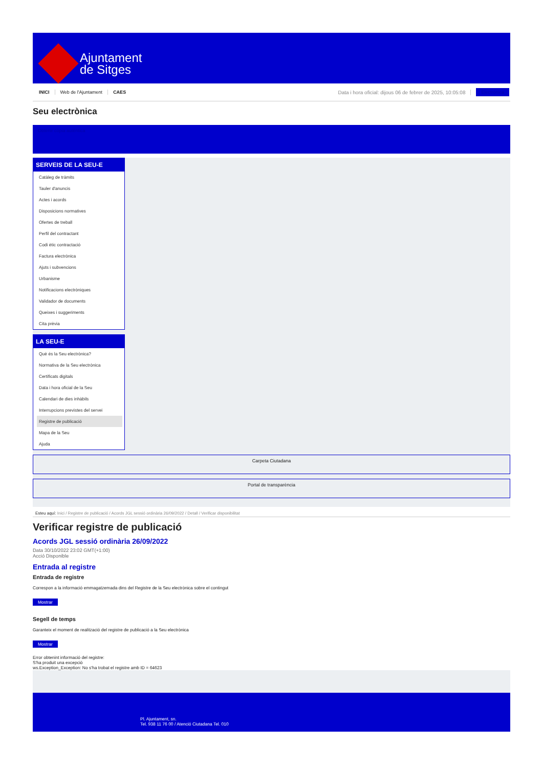Ajuntament
de Sitges
INICI Web de l'Ajuntament CAES Data i hora oficial: dijous 06 de febrer de 2025, 10:05:08 Electrònica
Seu electrònica
Obtenir còpia autèntica
SERVEIS DE LA SEU-E
Catàleg de tràmits
Tauler d'anuncis
Actes i acords
Disposicions normatives
Ofertes de treball
Perfil del contractant
Codi ètic contractació
Factura electrònica
Ajuts i subvencions
Urbanisme
Notificacions electròniques
Validador de documents
Queixes i suggeriments
Cita prèvia
LA SEU-E
Què és la Seu electrònica?
Normativa de la Seu electrònica
Certificats digitals
Data i hora oficial de la Seu
Calendari de dies inhàbils
Interrupcions previstes del servei
Registre de publicació
Mapa de la Seu
Ajuda
Carpeta Ciutadana
Portal de transparència
Esteu aquí: Inici / Registre de publicació / Acords JGL sessió ordinària 26/09/2022 / Detall / Verificar disponibilitat
Verificar registre de publicació
Acords JGL sessió ordinària 26/09/2022
Data 30/10/2022 23:02 GMT(+1:00)
Acció Disponible
Entrada al registre
Entrada de registre
Correspon a la informació emmagatzemada dins del Registre de la Seu electrònica sobre el contingut
Mostrar
Segell de temps
Garanteix el moment de realització del registre de publicació a la Seu electrònica
Mostrar
Error obtenint informació del registre:
S'ha produit una excepció
ws.Exception_Exception: No s'ha trobat el registre amb ID = 64623
Pl. Ajuntament, sn.
Tel. 938 11 76 00 / Atenció Ciutadana Tel. 010